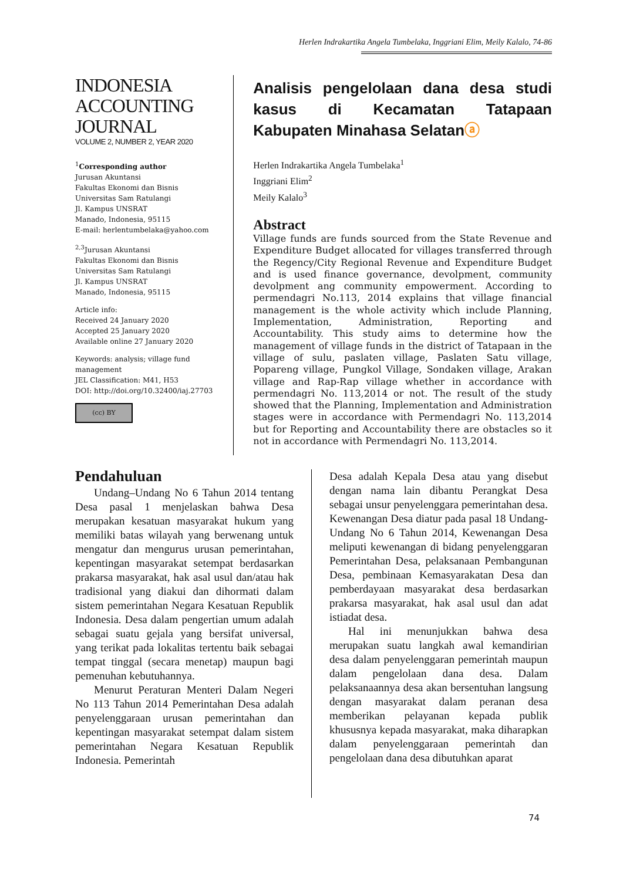Herlen Indrakartika Angela Tumbelaka, Inggriani Elim, Meily Kalalo, 74-86
INDONESIA
ACCOUNTING
JOURNAL
VOLUME 2, NUMBER 2, YEAR 2020
<sup>1</sup> Corresponding author
Jurusan Akuntansi
Fakultas Ekonomi dan Bisnis
Universitas Sam Ratulangi
Jl. Kampus UNSRAT
Manado, Indonesia, 95115
E-mail: herlentumbelaka@yahoo.com
<sup>2,3</sup>Jurusan Akuntansi
Fakultas Ekonomi dan Bisnis
Universitas Sam Ratulangi
Jl. Kampus UNSRAT
Manado, Indonesia, 95115
Article info:
Received 24 January 2020
Accepted 25 January 2020
Available online 27 January 2020
Keywords: analysis; village fund management
JEL Classification: M41, H53
DOI: http://doi.org/10.32400/iaj.27703
(cc) BY
Analisis pengelolaan dana desa studi kasus di Kecamatan Tatapaan Kabupaten Minahasa Selatanⓐ
Herlen Indrakartika Angela Tumbelaka<sup>1</sup>
Inggriani Elim<sup>2</sup>
Meily Kalalo<sup>3</sup>
Abstract
Village funds are funds sourced from the State Revenue and Expenditure Budget allocated for villages transferred through the Regency/City Regional Revenue and Expenditure Budget and is used finance governance, devolpment, community devolpment ang community empowerment. According to permendagri No.113, 2014 explains that village financial management is the whole activity which include Planning, Implementation, Administration, Reporting and Accountability. This study aims to determine how the management of village funds in the district of Tatapaan in the village of sulu, paslaten village, Paslaten Satu village, Popareng village, Pungkol Village, Sondaken village, Arakan village and Rap-Rap village whether in accordance with permendagri No. 113,2014 or not. The result of the study showed that the Planning, Implementation and Administration stages were in accordance with Permendagri No. 113,2014 but for Reporting and Accountability there are obstacles so it not in accordance with Permendagri No. 113,2014.
Pendahuluan
Undang–Undang No 6 Tahun 2014 tentang Desa pasal 1 menjelaskan bahwa Desa merupakan kesatuan masyarakat hukum yang memiliki batas wilayah yang berwenang untuk mengatur dan mengurus urusan pemerintahan, kepentingan masyarakat setempat berdasarkan prakarsa masyarakat, hak asal usul dan/atau hak tradisional yang diakui dan dihormati dalam sistem pemerintahan Negara Kesatuan Republik Indonesia. Desa dalam pengertian umum adalah sebagai suatu gejala yang bersifat universal, yang terikat pada lokalitas tertentu baik sebagai tempat tinggal (secara menetap) maupun bagi pemenuhan kebutuhannya.
Menurut Peraturan Menteri Dalam Negeri No 113 Tahun 2014 Pemerintahan Desa adalah penyelenggaraan urusan pemerintahan dan kepentingan masyarakat setempat dalam sistem pemerintahan Negara Kesatuan Republik Indonesia. Pemerintah
Desa adalah Kepala Desa atau yang disebut dengan nama lain dibantu Perangkat Desa sebagai unsur penyelenggara pemerintahan desa. Kewenangan Desa diatur pada pasal 18 Undang-Undang No 6 Tahun 2014, Kewenangan Desa meliputi kewenangan di bidang penyelenggaran Pemerintahan Desa, pelaksanaan Pembangunan Desa, pembinaan Kemasyarakatan Desa dan pemberdayaan masyarakat desa berdasarkan prakarsa masyarakat, hak asal usul dan adat istiadat desa.
Hal ini menunjukkan bahwa desa merupakan suatu langkah awal kemandirian desa dalam penyelenggaran pemerintah maupun dalam pengelolaan dana desa. Dalam pelaksanaannya desa akan bersentuhan langsung dengan masyarakat dalam peranan desa memberikan pelayanan kepada publik khususnya kepada masyarakat, maka diharapkan dalam penyelenggaraan pemerintah dan pengelolaan dana desa dibutuhkan aparat
74